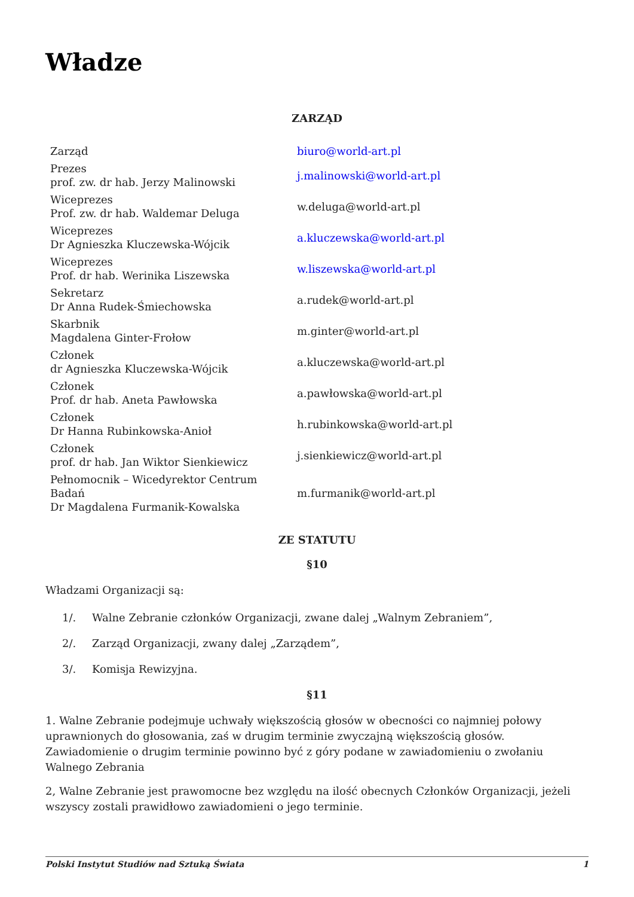Władze
ZARZĄD
| Zarząd | biuro@world-art.pl |
| Prezes prof. zw. dr hab. Jerzy Malinowski | j.malinowski@world-art.pl |
| Wiceprezes Prof. zw. dr hab. Waldemar Deluga | w.deluga@world-art.pl |
| Wiceprezes Dr Agnieszka Kluczewska-Wójcik | a.kluczewska@world-art.pl |
| Wiceprezes Prof. dr hab. Werinika Liszewska | w.liszewska@world-art.pl |
| Sekretarz Dr Anna Rudek-Śmiechowska | a.rudek@world-art.pl |
| Skarbnik Magdalena Ginter-Frołow | m.ginter@world-art.pl |
| Członek dr Agnieszka Kluczewska-Wójcik | a.kluczewska@world-art.pl |
| Członek Prof. dr hab. Aneta Pawłowska | a.pawłowska@world-art.pl |
| Członek Dr Hanna Rubinkowska-Anioł | h.rubinkowska@world-art.pl |
| Członek prof. dr hab. Jan Wiktor Sienkiewicz | j.sienkiewicz@world-art.pl |
| Pełnomocnik – Wicedyrektor Centrum Badań Dr Magdalena Furmanik-Kowalska | m.furmanik@world-art.pl |
ZE STATUTU
§10
Władzami Organizacji są:
1/. Walne Zebranie członków Organizacji, zwane dalej „Walnym Zebraniem”,
2/. Zarząd Organizacji, zwany dalej „Zarządem”,
3/. Komisja Rewizyjna.
§11
1. Walne Zebranie podejmuje uchwały większością głosów w obecności co najmniej połowy uprawnionych do głosowania, zaś w drugim terminie zwyczajną większością głosów. Zawiadomienie o drugim terminie powinno być z góry podane w zawiadomieniu o zwołaniu Walnego Zebrania
2, Walne Zebranie jest prawomocne bez względu na ilość obecnych Członków Organizacji, jeżeli wszyscy zostali prawidłowo zawiadomieni o jego terminie.
Polski Instytut Studiów nad Sztuką Świata 1